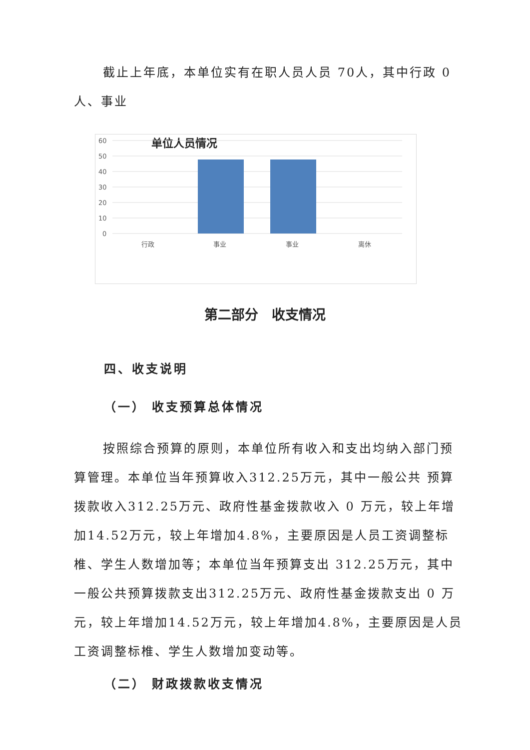截止上年底，本单位实有在职人员人员 70人，其中行政 0 人、事业
单位人员情况
60
50
40
30
20
10
0
行政
事业
事业
离休
第二部分　收支情况
四、收支说明
（一） 收支预算总体情况
按照综合预算的原则，本单位所有收入和支出均纳入部门预算管理。本单位当年预算收入312.25万元，其中一般公共 预算拨款收入312.25万元、政府性基金拨款收入 0 万元，较上年增加14.52万元，较上年增加4.8%，主要原因是人员工资调整标椎、学生人数增加等；本单位当年预算支出 312.25万元，其中一般公共预算拨款支出312.25万元、政府性基金拨款支出 0 万元，较上年增加14.52万元，较上年增加4.8%，主要原因是人员工资调整标椎、学生人数增加变动等。
（二） 财政拨款收支情况